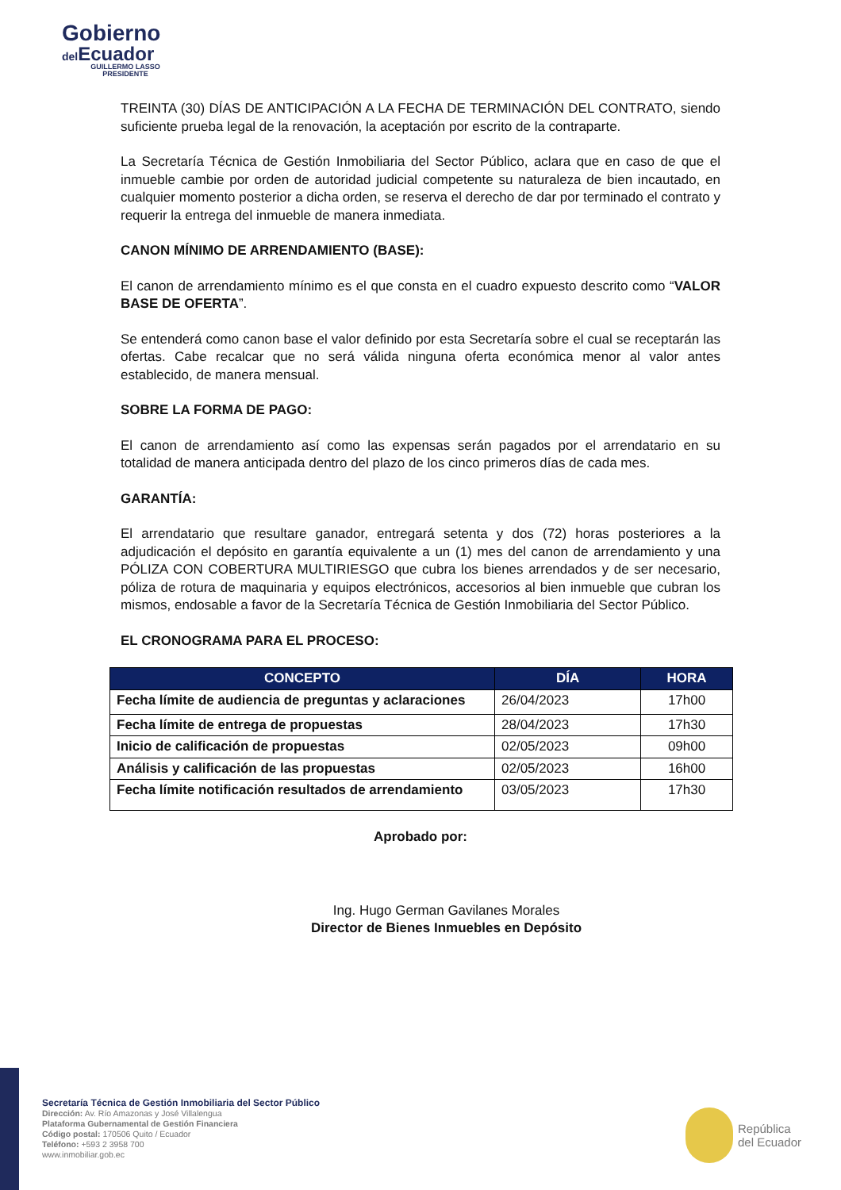Gobierno
del Ecuador
GUILLERMO LASSO
PRESIDENTE
TREINTA (30) DÍAS DE ANTICIPACIÓN A LA FECHA DE TERMINACIÓN DEL CONTRATO, siendo suficiente prueba legal de la renovación, la aceptación por escrito de la contraparte.
La Secretaría Técnica de Gestión Inmobiliaria del Sector Público, aclara que en caso de que el inmueble cambie por orden de autoridad judicial competente su naturaleza de bien incautado, en cualquier momento posterior a dicha orden, se reserva el derecho de dar por terminado el contrato y requerir la entrega del inmueble de manera inmediata.
CANON MÍNIMO DE ARRENDAMIENTO (BASE):
El canon de arrendamiento mínimo es el que consta en el cuadro expuesto descrito como “VALOR BASE DE OFERTA”.
Se entenderá como canon base el valor definido por esta Secretaría sobre el cual se receptarán las ofertas. Cabe recalcar que no será válida ninguna oferta económica menor al valor antes establecido, de manera mensual.
SOBRE LA FORMA DE PAGO:
El canon de arrendamiento así como las expensas serán pagados por el arrendatario en su totalidad de manera anticipada dentro del plazo de los cinco primeros días de cada mes.
GARANTÍA:
El arrendatario que resultare ganador, entregará setenta y dos (72) horas posteriores a la adjudicación el depósito en garantía equivalente a un (1) mes del canon de arrendamiento y una PÓLIZA CON COBERTURA MULTIRIESGO que cubra los bienes arrendados y de ser necesario, póliza de rotura de maquinaria y equipos electrónicos, accesorios al bien inmueble que cubran los mismos, endosable a favor de la Secretaría Técnica de Gestión Inmobiliaria del Sector Público.
EL CRONOGRAMA PARA EL PROCESO:
| CONCEPTO | DÍA | HORA |
| --- | --- | --- |
| Fecha límite de audiencia de preguntas y aclaraciones | 26/04/2023 | 17h00 |
| Fecha límite de entrega de propuestas | 28/04/2023 | 17h30 |
| Inicio de calificación de propuestas | 02/05/2023 | 09h00 |
| Análisis y calificación de las propuestas | 02/05/2023 | 16h00 |
| Fecha límite notificación resultados de arrendamiento | 03/05/2023 | 17h30 |
Aprobado por:
Ing. Hugo German Gavilanes Morales
Director de Bienes Inmuebles en Depósito
Secretaría Técnica de Gestión Inmobiliaria del Sector Público
Dirección: Av. Río Amazonas y José Villalengua
Plataforma Gubernamental de Gestión Financiera
Código postal: 170506 Quito / Ecuador
Teléfono: +593 2 3958 700
www.inmobiliar.gob.ec
República
del Ecuador